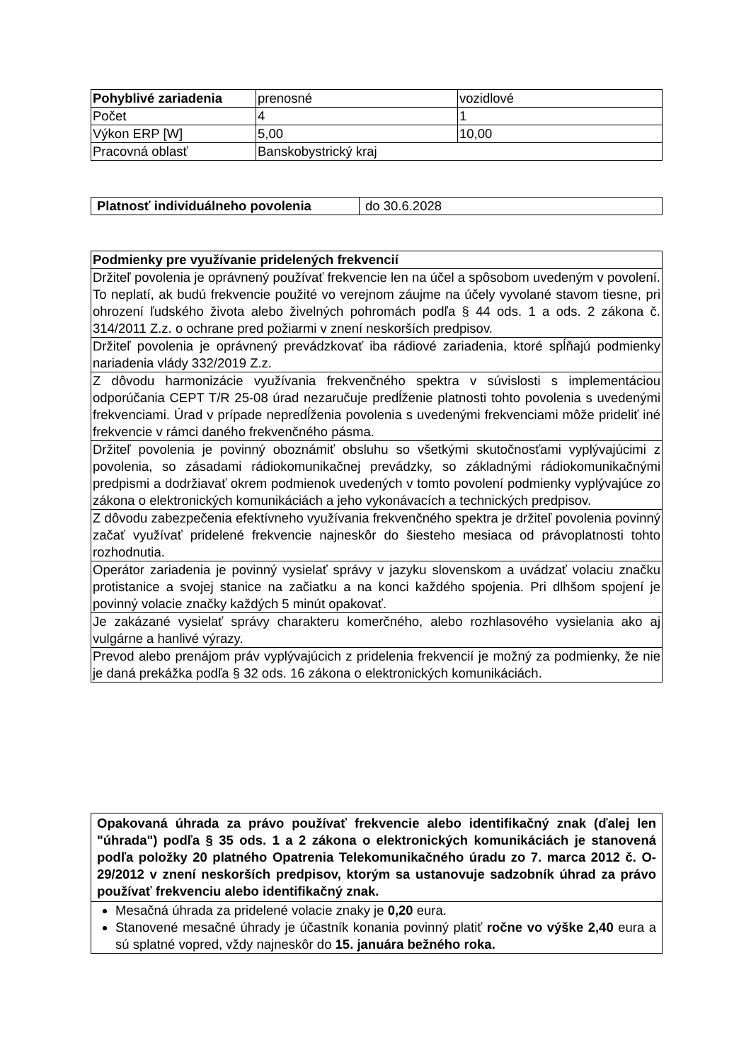| Pohyblivé zariadenia | prenosné | vozidlové |
| Počet | 4 | 1 |
| Výkon ERP [W] | 5,00 | 10,00 |
| Pracovná oblasť | Banskobystrický kraj | |
| Platnosť individuálneho povolenia | do 30.6.2028 |
| Podmienky pre využívanie pridelených frekvencií |
| Držiteľ povolenia je oprávnený používať frekvencie len na účel a spôsobom uvedeným v povolení. To neplatí, ak budú frekvencie použité vo verejnom záujme na účely vyvolané stavom tiesne, pri ohrození ľudského života alebo živelných pohromách podľa § 44 ods. 1 a ods. 2 zákona č. 314/2011 Z.z. o ochrane pred požiarmi v znení neskorších predpisov. |
| Držiteľ povolenia je oprávnený prevádzkovať iba rádiové zariadenia, ktoré spĺňajú podmienky nariadenia vlády 332/2019 Z.z. |
| Z dôvodu harmonizácie využívania frekvenčného spektra v súvislosti s implementáciou odporúčania CEPT T/R 25-08 úrad nezaručuje predĺženie platnosti tohto povolenia s uvedenými frekvenciami. Úrad v prípade nepredĺženia povolenia s uvedenými frekvenciami môže prideliť iné frekvencie v rámci daného frekvenčného pásma. |
| Držiteľ povolenia je povinný oboznámiť obsluhu so všetkými skutočnosťami vyplývajúcimi z povolenia, so zásadami rádiokomunikačnej prevádzky, so základnými rádiokomunikačnými predpismi a dodržiavať okrem podmienok uvedených v tomto povolení podmienky vyplývajúce zo zákona o elektronických komunikáciách a jeho vykonávacích a technických predpisov. |
| Z dôvodu zabezpečenia efektívneho využívania frekvenčného spektra je držiteľ povolenia povinný začať využívať pridelené frekvencie najneskôr do šiesteho mesiaca od právoplatnosti tohto rozhodnutia. |
| Operátor zariadenia je povinný vysielať správy v jazyku slovenskom a uvádzať volaciu značku protistanice a svojej stanice na začiatku a na konci každého spojenia. Pri dlhšom spojení je povinný volacie značky každých 5 minút opakovať. |
| Je zakázané vysielať správy charakteru komerčného, alebo rozhlasového vysielania ako aj vulgárne a hanlivé výrazy. |
| Prevod alebo prenájom práv vyplývajúcich z pridelenia frekvencií je možný za podmienky, že nie je daná prekážka podľa § 32 ods. 16 zákona o elektronických komunikáciách. |
| Opakovaná úhrada za právo používať frekvencie alebo identifikačný znak (ďalej len "úhrada") podľa § 35 ods. 1 a 2 zákona o elektronických komunikáciách je stanovená podľa položky 20 platného Opatrenia Telekomunikačného úradu zo 7. marca 2012 č. O-29/2012 v znení neskorších predpisov, ktorým sa ustanovuje sadzobník úhrad za právo používať frekvenciu alebo identifikačný znak. |
| Mesačná úhrada za pridelené volacie znaky je 0,20 eura. Stanovené mesačné úhrady je účastník konania povinný platiť ročne vo výške 2,40 eura a sú splatné vopred, vždy najneskôr do 15. januára bežného roka. |